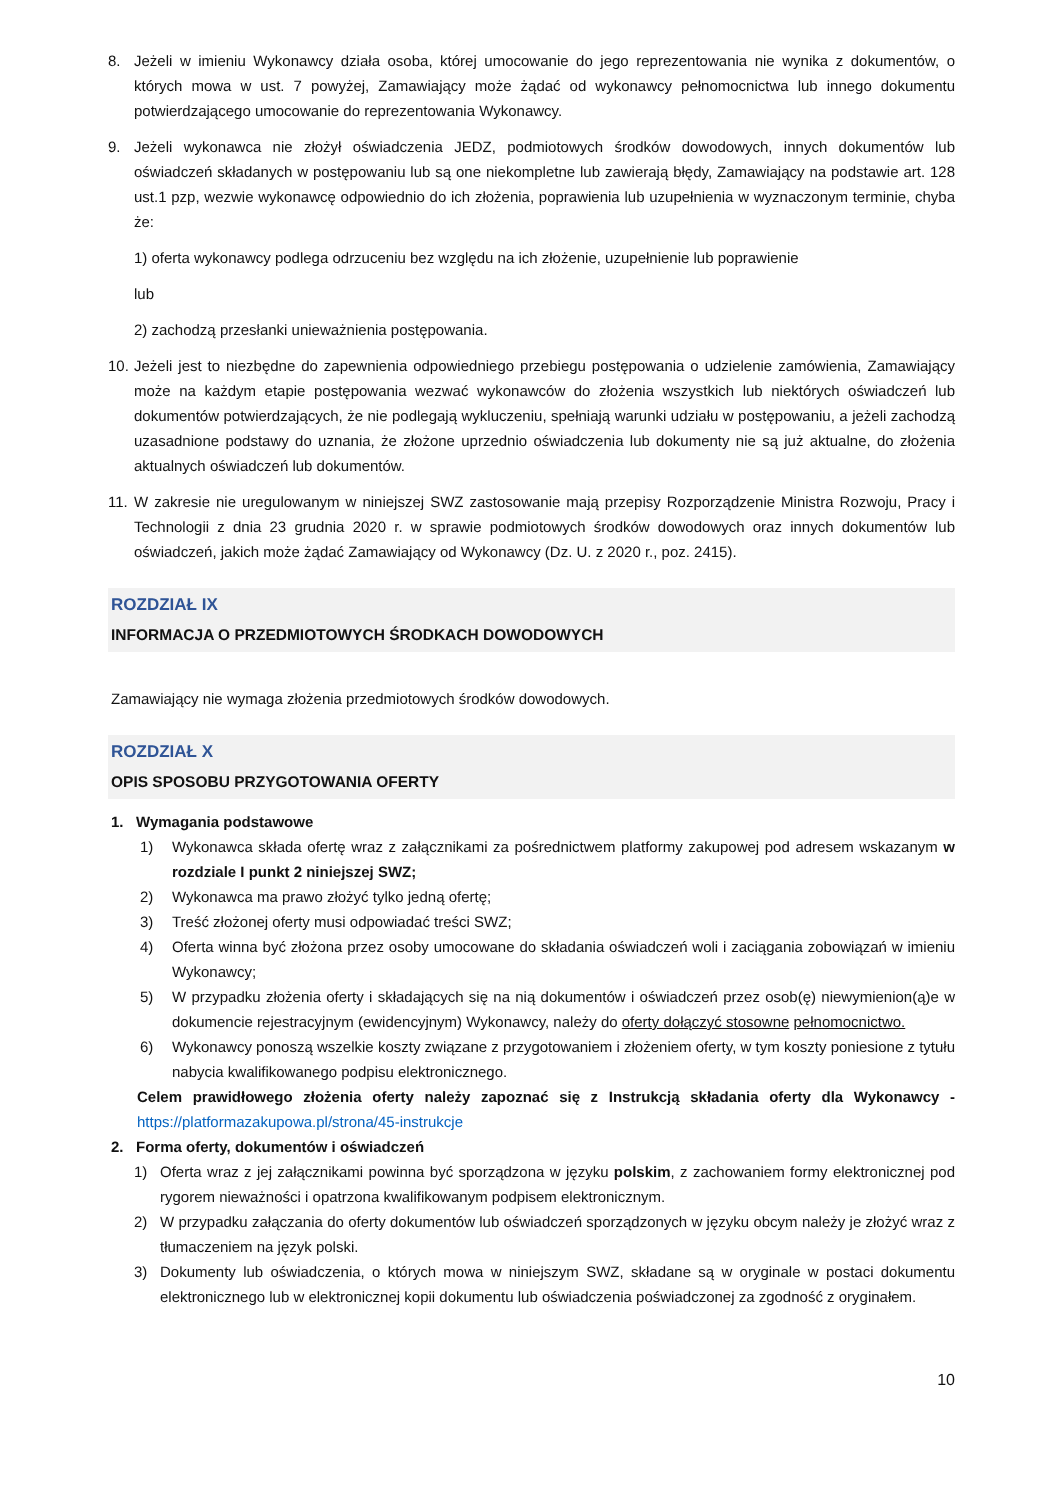8. Jeżeli w imieniu Wykonawcy działa osoba, której umocowanie do jego reprezentowania nie wynika z dokumentów, o których mowa w ust. 7 powyżej, Zamawiający może żądać od wykonawcy pełnomocnictwa lub innego dokumentu potwierdzającego umocowanie do reprezentowania Wykonawcy.
9. Jeżeli wykonawca nie złożył oświadczenia JEDZ, podmiotowych środków dowodowych, innych dokumentów lub oświadczeń składanych w postępowaniu lub są one niekompletne lub zawierają błędy, Zamawiający na podstawie art. 128 ust.1 pzp, wezwie wykonawcę odpowiednio do ich złożenia, poprawienia lub uzupełnienia w wyznaczonym terminie, chyba że:
1) oferta wykonawcy podlega odrzuceniu bez względu na ich złożenie, uzupełnienie lub poprawienie
lub
2) zachodzą przesłanki unieważnienia postępowania.
10.
Jeżeli jest to niezbędne do zapewnienia odpowiedniego przebiegu postępowania o udzielenie zamówienia, Zamawiający może na każdym etapie postępowania wezwać wykonawców do złożenia wszystkich lub niektórych oświadczeń lub dokumentów potwierdzających, że nie podlegają wykluczeniu, spełniają warunki udziału w postępowaniu, a jeżeli zachodzą uzasadnione podstawy do uznania, że złożone uprzednio oświadczenia lub dokumenty nie są już aktualne, do złożenia aktualnych oświadczeń lub dokumentów.
11.
W zakresie nie uregulowanym w niniejszej SWZ zastosowanie mają przepisy Rozporządzenie Ministra Rozwoju, Pracy i Technologii z dnia 23 grudnia 2020 r. w sprawie podmiotowych środków dowodowych oraz innych dokumentów lub oświadczeń, jakich może żądać Zamawiający od Wykonawcy (Dz. U. z 2020 r., poz. 2415).
ROZDZIAŁ IX
INFORMACJA O PRZEDMIOTOWYCH ŚRODKACH DOWODOWYCH
Zamawiający nie wymaga złożenia przedmiotowych środków dowodowych.
ROZDZIAŁ X
OPIS SPOSOBU PRZYGOTOWANIA OFERTY
1. Wymagania podstawowe
1) Wykonawca składa ofertę wraz z załącznikami za pośrednictwem platformy zakupowej pod adresem wskazanym w rozdziale I punkt 2 niniejszej SWZ;
2) Wykonawca ma prawo złożyć tylko jedną ofertę;
3) Treść złożonej oferty musi odpowiadać treści SWZ;
4) Oferta winna być złożona przez osoby umocowane do składania oświadczeń woli i zaciągania zobowiązań w imieniu Wykonawcy;
5) W przypadku złożenia oferty i składających się na nią dokumentów i oświadczeń przez osob(ę) niewymienion(ą)e w dokumencie rejestracyjnym (ewidencyjnym) Wykonawcy, należy do oferty dołączyć stosowne pełnomocnictwo.
6) Wykonawcy ponoszą wszelkie koszty związane z przygotowaniem i złożeniem oferty, w tym koszty poniesione z tytułu nabycia kwalifikowanego podpisu elektronicznego.
Celem prawidłowego złożenia oferty należy zapoznać się z Instrukcją składania oferty dla Wykonawcy - https://platformazakupowa.pl/strona/45-instrukcje
2. Forma oferty, dokumentów i oświadczeń
1) Oferta wraz z jej załącznikami powinna być sporządzona w języku polskim, z zachowaniem formy elektronicznej pod rygorem nieważności i opatrzona kwalifikowanym podpisem elektronicznym.
2) W przypadku załączania do oferty dokumentów lub oświadczeń sporządzonych w języku obcym należy je złożyć wraz z tłumaczeniem na język polski.
3) Dokumenty lub oświadczenia, o których mowa w niniejszym SWZ, składane są w oryginale w postaci dokumentu elektronicznego lub w elektronicznej kopii dokumentu lub oświadczenia poświadczonej za zgodność z oryginałem.
10